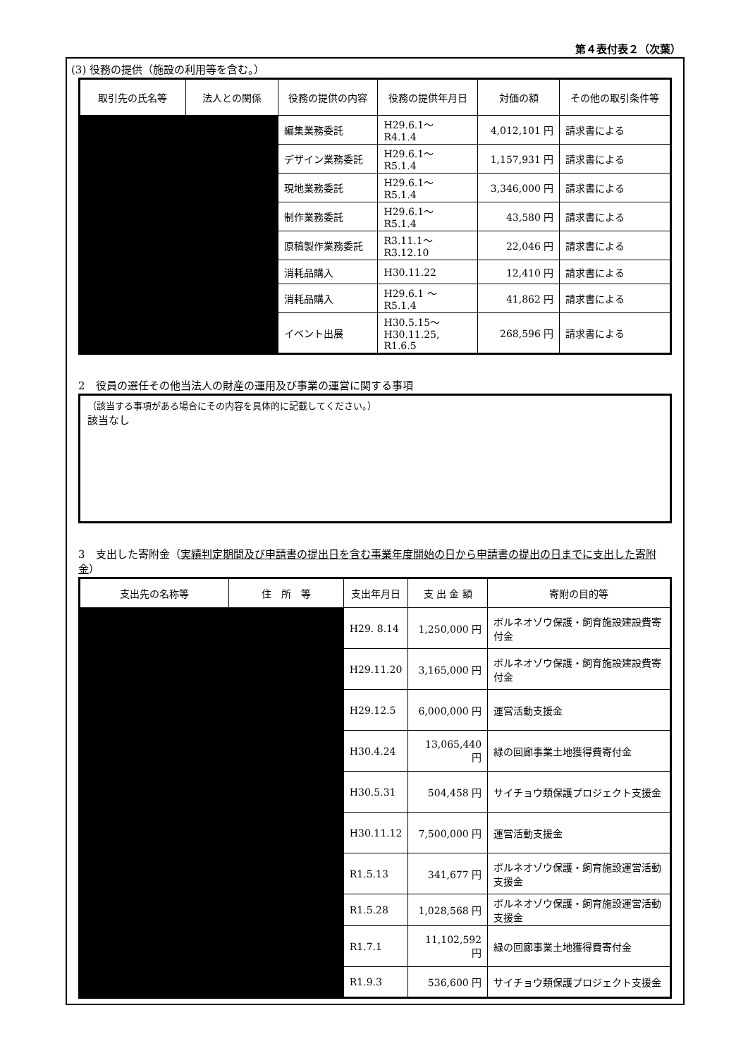第４表付表２（次葉）
(3) 役務の提供（施設の利用等を含む。）
| 取引先の氏名等 | 法人との関係 | 役務の提供の内容 | 役務の提供年月日 | 対価の額 | その他の取引条件等 |
| --- | --- | --- | --- | --- | --- |
| | | 編集業務委託 | H29.6.1～ R4.1.4 | 4,012,101 円 | 請求書による |
| | | デザイン業務委託 | H29.6.1～ R5.1.4 | 1,157,931 円 | 請求書による |
| | | 現地業務委託 | H29.6.1～ R5.1.4 | 3,346,000 円 | 請求書による |
| | | 制作業務委託 | H29.6.1～ R5.1.4 | 43,580 円 | 請求書による |
| | | 原稿製作業務委託 | R3.11.1～ R3.12.10 | 22,046 円 | 請求書による |
| | | 消耗品購入 | H30.11.22 | 12,410 円 | 請求書による |
| | | 消耗品購入 | H29.6.1 ～ R5.1.4 | 41,862 円 | 請求書による |
| | | イベント出展 | H30.5.15～ H30.11.25, R1.6.5 | 268,596 円 | 請求書による |
2　役員の選任その他当法人の財産の運用及び事業の運営に関する事項
（該当する事項がある場合にその内容を具体的に記載してください。）
該当なし
3　支出した寄附金（実績判定期間及び申請書の提出日を含む事業年度開始の日から申請書の提出の日までに支出した寄附金）
| 支出先の名称等 | 住 所 等 | 支出年月日 | 支 出 金 額 | 寄附の目的等 |
| --- | --- | --- | --- | --- |
| | | H29. 8.14 | 1,250,000 円 | ボルネオゾウ保護・飼育施設建設費寄付金 |
| | | H29.11.20 | 3,165,000 円 | ボルネオゾウ保護・飼育施設建設費寄付金 |
| | | H29.12.5 | 6,000,000 円 | 運営活動支援金 |
| | | H30.4.24 | 13,065,440 円 | 緑の回廊事業土地獲得費寄付金 |
| | | H30.5.31 | 504,458 円 | サイチョウ類保護プロジェクト支援金 |
| | | H30.11.12 | 7,500,000 円 | 運営活動支援金 |
| | | R1.5.13 | 341,677 円 | ボルネオゾウ保護・飼育施設運営活動支援金 |
| | | R1.5.28 | 1,028,568 円 | ボルネオゾウ保護・飼育施設運営活動支援金 |
| | | R1.7.1 | 11,102,592 円 | 緑の回廊事業土地獲得費寄付金 |
| | | R1.9.3 | 536,600 円 | サイチョウ類保護プロジェクト支援金 |